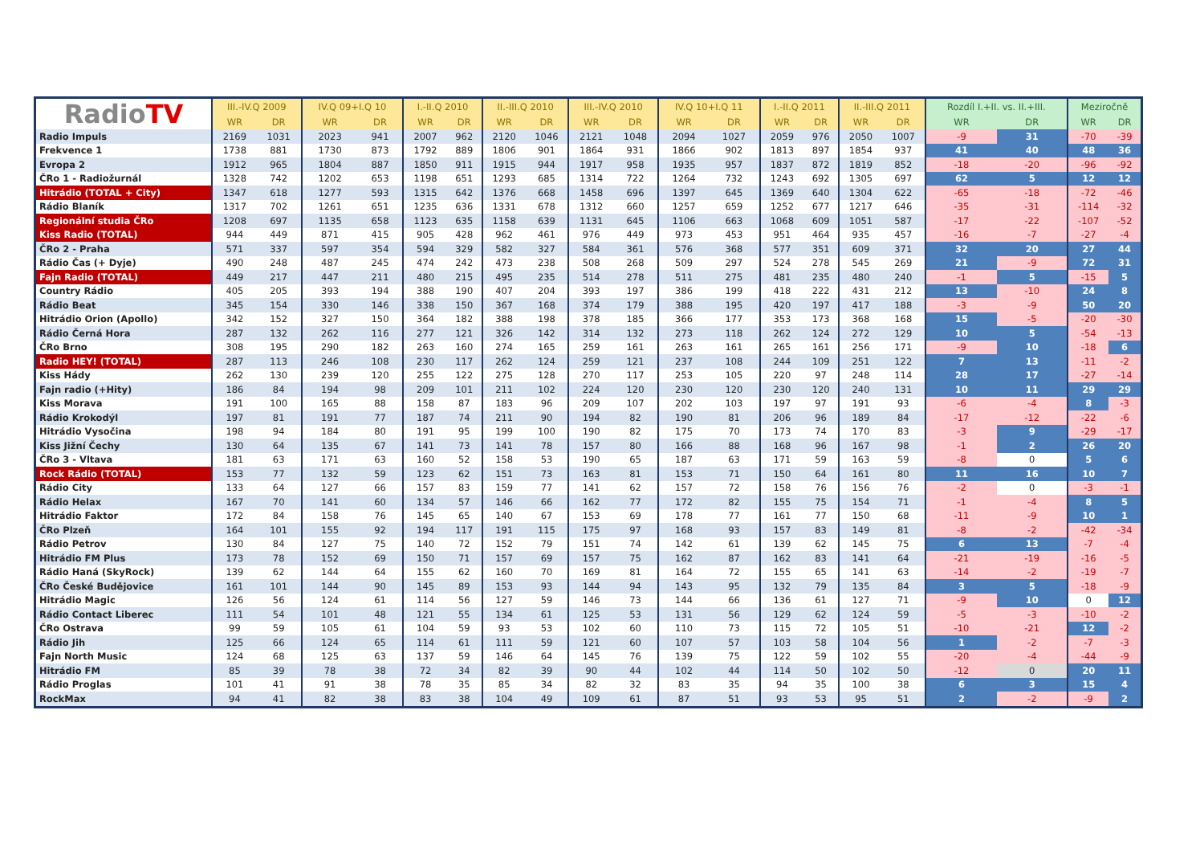| Radio TV | III.-IV.Q 2009 | | IV.Q 09+I.Q 10 | | I.-II.Q 2010 | | II.-III.Q 2010 | | III.-IV.Q 2010 | | IV.Q 10+I.Q 11 | | I.-II.Q 2011 | | II.-III.Q 2011 | | Rozdíl I.+II. vs. II.+III. | | Meziročně | |
| --- | --- | --- | --- | --- | --- | --- | --- | --- | --- | --- | --- | --- | --- | --- | --- | --- | --- | --- | --- | --- |
| | WR | DR | WR | DR | WR | DR | WR | DR | WR | DR | WR | DR | WR | DR | WR | DR | WR | DR | WR | DR |
| Radio Impuls | 2169 | 1031 | 2023 | 941 | 2007 | 962 | 2120 | 1046 | 2121 | 1048 | 2094 | 1027 | 2059 | 976 | 2050 | 1007 | -9 | 31 | -70 | -39 |
| Frekvence 1 | 1738 | 881 | 1730 | 873 | 1792 | 889 | 1806 | 901 | 1864 | 931 | 1866 | 902 | 1813 | 897 | 1854 | 937 | 41 | 40 | 48 | 36 |
| Evropa 2 | 1912 | 965 | 1804 | 887 | 1850 | 911 | 1915 | 944 | 1917 | 958 | 1935 | 957 | 1837 | 872 | 1819 | 852 | -18 | -20 | -96 | -92 |
| ČRo 1 - Radiožurnál | 1328 | 742 | 1202 | 653 | 1198 | 651 | 1293 | 685 | 1314 | 722 | 1264 | 732 | 1243 | 692 | 1305 | 697 | 62 | 5 | 12 | 12 |
| Hitrádio (TOTAL + City) | 1347 | 618 | 1277 | 593 | 1315 | 642 | 1376 | 668 | 1458 | 696 | 1397 | 645 | 1369 | 640 | 1304 | 622 | -65 | -18 | -72 | -46 |
| Rádio Blaník | 1317 | 702 | 1261 | 651 | 1235 | 636 | 1331 | 678 | 1312 | 660 | 1257 | 659 | 1252 | 677 | 1217 | 646 | -35 | -31 | -114 | -32 |
| Regionální studia ČRo | 1208 | 697 | 1135 | 658 | 1123 | 635 | 1158 | 639 | 1131 | 645 | 1106 | 663 | 1068 | 609 | 1051 | 587 | -17 | -22 | -107 | -52 |
| Kiss Radio (TOTAL) | 944 | 449 | 871 | 415 | 905 | 428 | 962 | 461 | 976 | 449 | 973 | 453 | 951 | 464 | 935 | 457 | -16 | -7 | -27 | -4 |
| ČRo 2 - Praha | 571 | 337 | 597 | 354 | 594 | 329 | 582 | 327 | 584 | 361 | 576 | 368 | 577 | 351 | 609 | 371 | 32 | 20 | 27 | 44 |
| Rádio Čas (+ Dyje) | 490 | 248 | 487 | 245 | 474 | 242 | 473 | 238 | 508 | 268 | 509 | 297 | 524 | 278 | 545 | 269 | 21 | -9 | 72 | 31 |
| Fajn Radio (TOTAL) | 449 | 217 | 447 | 211 | 480 | 215 | 495 | 235 | 514 | 278 | 511 | 275 | 481 | 235 | 480 | 240 | -1 | 5 | -15 | 5 |
| Country Rádio | 405 | 205 | 393 | 194 | 388 | 190 | 407 | 204 | 393 | 197 | 386 | 199 | 418 | 222 | 431 | 212 | 13 | -10 | 24 | 8 |
| Rádio Beat | 345 | 154 | 330 | 146 | 338 | 150 | 367 | 168 | 374 | 179 | 388 | 195 | 420 | 197 | 417 | 188 | -3 | -9 | 50 | 20 |
| Hitrádio Orion (Apollo) | 342 | 152 | 327 | 150 | 364 | 182 | 388 | 198 | 378 | 185 | 366 | 177 | 353 | 173 | 368 | 168 | 15 | -5 | -20 | -30 |
| Rádio Černá Hora | 287 | 132 | 262 | 116 | 277 | 121 | 326 | 142 | 314 | 132 | 273 | 118 | 262 | 124 | 272 | 129 | 10 | 5 | -54 | -13 |
| ČRo Brno | 308 | 195 | 290 | 182 | 263 | 160 | 274 | 165 | 259 | 161 | 263 | 161 | 265 | 161 | 256 | 171 | -9 | 10 | -18 | 6 |
| Radio HEY! (TOTAL) | 287 | 113 | 246 | 108 | 230 | 117 | 262 | 124 | 259 | 121 | 237 | 108 | 244 | 109 | 251 | 122 | 7 | 13 | -11 | -2 |
| Kiss Hády | 262 | 130 | 239 | 120 | 255 | 122 | 275 | 128 | 270 | 117 | 253 | 105 | 220 | 97 | 248 | 114 | 28 | 17 | -27 | -14 |
| Fajn radio (+Hity) | 186 | 84 | 194 | 98 | 209 | 101 | 211 | 102 | 224 | 120 | 230 | 120 | 230 | 120 | 240 | 131 | 10 | 11 | 29 | 29 |
| Kiss Morava | 191 | 100 | 165 | 88 | 158 | 87 | 183 | 96 | 209 | 107 | 202 | 103 | 197 | 97 | 191 | 93 | -6 | -4 | 8 | -3 |
| Rádio Krokodýl | 197 | 81 | 191 | 77 | 187 | 74 | 211 | 90 | 194 | 82 | 190 | 81 | 206 | 96 | 189 | 84 | -17 | -12 | -22 | -6 |
| Hitrádio Vysočina | 198 | 94 | 184 | 80 | 191 | 95 | 199 | 100 | 190 | 82 | 175 | 70 | 173 | 74 | 170 | 83 | -3 | 9 | -29 | -17 |
| Kiss Jižní Čechy | 130 | 64 | 135 | 67 | 141 | 73 | 141 | 78 | 157 | 80 | 166 | 88 | 168 | 96 | 167 | 98 | -1 | 2 | 26 | 20 |
| ČRo 3 - Vltava | 181 | 63 | 171 | 63 | 160 | 52 | 158 | 53 | 190 | 65 | 187 | 63 | 171 | 59 | 163 | 59 | -8 | 0 | 5 | 6 |
| Rock Rádio (TOTAL) | 153 | 77 | 132 | 59 | 123 | 62 | 151 | 73 | 163 | 81 | 153 | 71 | 150 | 64 | 161 | 80 | 11 | 16 | 10 | 7 |
| Rádio City | 133 | 64 | 127 | 66 | 157 | 83 | 159 | 77 | 141 | 62 | 157 | 72 | 158 | 76 | 156 | 76 | -2 | 0 | -3 | -1 |
| Rádio Helax | 167 | 70 | 141 | 60 | 134 | 57 | 146 | 66 | 162 | 77 | 172 | 82 | 155 | 75 | 154 | 71 | -1 | -4 | 8 | 5 |
| Hitrádio Faktor | 172 | 84 | 158 | 76 | 145 | 65 | 140 | 67 | 153 | 69 | 178 | 77 | 161 | 77 | 150 | 68 | -11 | -9 | 10 | 1 |
| ČRo Plzeň | 164 | 101 | 155 | 92 | 194 | 117 | 191 | 115 | 175 | 97 | 168 | 93 | 157 | 83 | 149 | 81 | -8 | -2 | -42 | -34 |
| Rádio Petrov | 130 | 84 | 127 | 75 | 140 | 72 | 152 | 79 | 151 | 74 | 142 | 61 | 139 | 62 | 145 | 75 | 6 | 13 | -7 | -4 |
| Hitrádio FM Plus | 173 | 78 | 152 | 69 | 150 | 71 | 157 | 69 | 157 | 75 | 162 | 87 | 162 | 83 | 141 | 64 | -21 | -19 | -16 | -5 |
| Rádio Haná (SkyRock) | 139 | 62 | 144 | 64 | 155 | 62 | 160 | 70 | 169 | 81 | 164 | 72 | 155 | 65 | 141 | 63 | -14 | -2 | -19 | -7 |
| ČRo České Budějovice | 161 | 101 | 144 | 90 | 145 | 89 | 153 | 93 | 144 | 94 | 143 | 95 | 132 | 79 | 135 | 84 | 3 | 5 | -18 | -9 |
| Hitrádio Magic | 126 | 56 | 124 | 61 | 114 | 56 | 127 | 59 | 146 | 73 | 144 | 66 | 136 | 61 | 127 | 71 | -9 | 10 | 0 | 12 |
| Rádio Contact Liberec | 111 | 54 | 101 | 48 | 121 | 55 | 134 | 61 | 125 | 53 | 131 | 56 | 129 | 62 | 124 | 59 | -5 | -3 | -10 | -2 |
| ČRo Ostrava | 99 | 59 | 105 | 61 | 104 | 59 | 93 | 53 | 102 | 60 | 110 | 73 | 115 | 72 | 105 | 51 | -10 | -21 | 12 | -2 |
| Rádio Jih | 125 | 66 | 124 | 65 | 114 | 61 | 111 | 59 | 121 | 60 | 107 | 57 | 103 | 58 | 104 | 56 | 1 | -2 | -7 | -3 |
| Fajn North Music | 124 | 68 | 125 | 63 | 137 | 59 | 146 | 64 | 145 | 76 | 139 | 75 | 122 | 59 | 102 | 55 | -20 | -4 | -44 | -9 |
| Hitrádio FM | 85 | 39 | 78 | 38 | 72 | 34 | 82 | 39 | 90 | 44 | 102 | 44 | 114 | 50 | 102 | 50 | -12 | 0 | 20 | 11 |
| Rádio Proglas | 101 | 41 | 91 | 38 | 78 | 35 | 85 | 34 | 82 | 32 | 83 | 35 | 94 | 35 | 100 | 38 | 6 | 3 | 15 | 4 |
| RockMax | 94 | 41 | 82 | 38 | 83 | 38 | 104 | 49 | 109 | 61 | 87 | 51 | 93 | 53 | 95 | 51 | 2 | -2 | -9 | 2 |